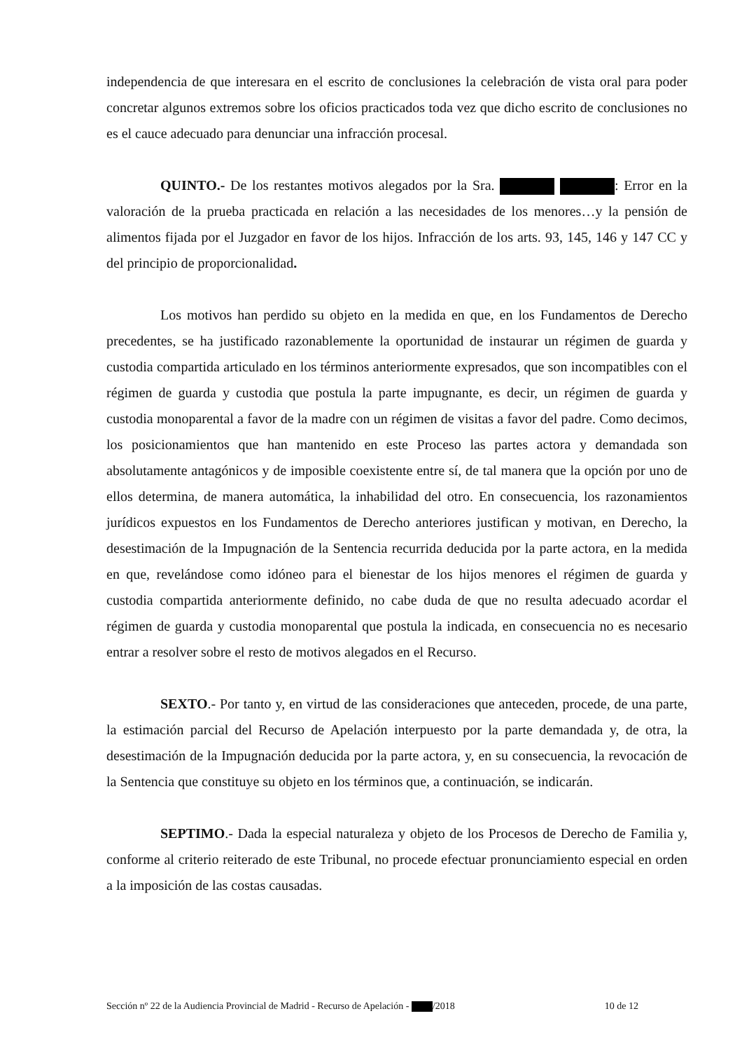independencia de que interesara en el escrito de conclusiones la celebración de vista oral para poder concretar algunos extremos sobre los oficios practicados toda vez que dicho escrito de conclusiones no es el cauce adecuado para denunciar una infracción procesal.
QUINTO.- De los restantes motivos alegados por la Sra. : Error en la valoración de la prueba practicada en relación a las necesidades de los menores…y la pensión de alimentos fijada por el Juzgador en favor de los hijos. Infracción de los arts. 93, 145, 146 y 147 CC y del principio de proporcionalidad.
Los motivos han perdido su objeto en la medida en que, en los Fundamentos de Derecho precedentes, se ha justificado razonablemente la oportunidad de instaurar un régimen de guarda y custodia compartida articulado en los términos anteriormente expresados, que son incompatibles con el régimen de guarda y custodia que postula la parte impugnante, es decir, un régimen de guarda y custodia monoparental a favor de la madre con un régimen de visitas a favor del padre. Como decimos, los posicionamientos que han mantenido en este Proceso las partes actora y demandada son absolutamente antagónicos y de imposible coexistente entre sí, de tal manera que la opción por uno de ellos determina, de manera automática, la inhabilidad del otro. En consecuencia, los razonamientos jurídicos expuestos en los Fundamentos de Derecho anteriores justifican y motivan, en Derecho, la desestimación de la Impugnación de la Sentencia recurrida deducida por la parte actora, en la medida en que, revelándose como idóneo para el bienestar de los hijos menores el régimen de guarda y custodia compartida anteriormente definido, no cabe duda de que no resulta adecuado acordar el régimen de guarda y custodia monoparental que postula la indicada, en consecuencia no es necesario entrar a resolver sobre el resto de motivos alegados en el Recurso.
SEXTO.- Por tanto y, en virtud de las consideraciones que anteceden, procede, de una parte, la estimación parcial del Recurso de Apelación interpuesto por la parte demandada y, de otra, la desestimación de la Impugnación deducida por la parte actora, y, en su consecuencia, la revocación de la Sentencia que constituye su objeto en los términos que, a continuación, se indicarán.
SEPTIMO.- Dada la especial naturaleza y objeto de los Procesos de Derecho de Familia y, conforme al criterio reiterado de este Tribunal, no procede efectuar pronunciamiento especial en orden a la imposición de las costas causadas.
Sección nº 22 de la Audiencia Provincial de Madrid - Recurso de Apelación - /2018 10 de 12